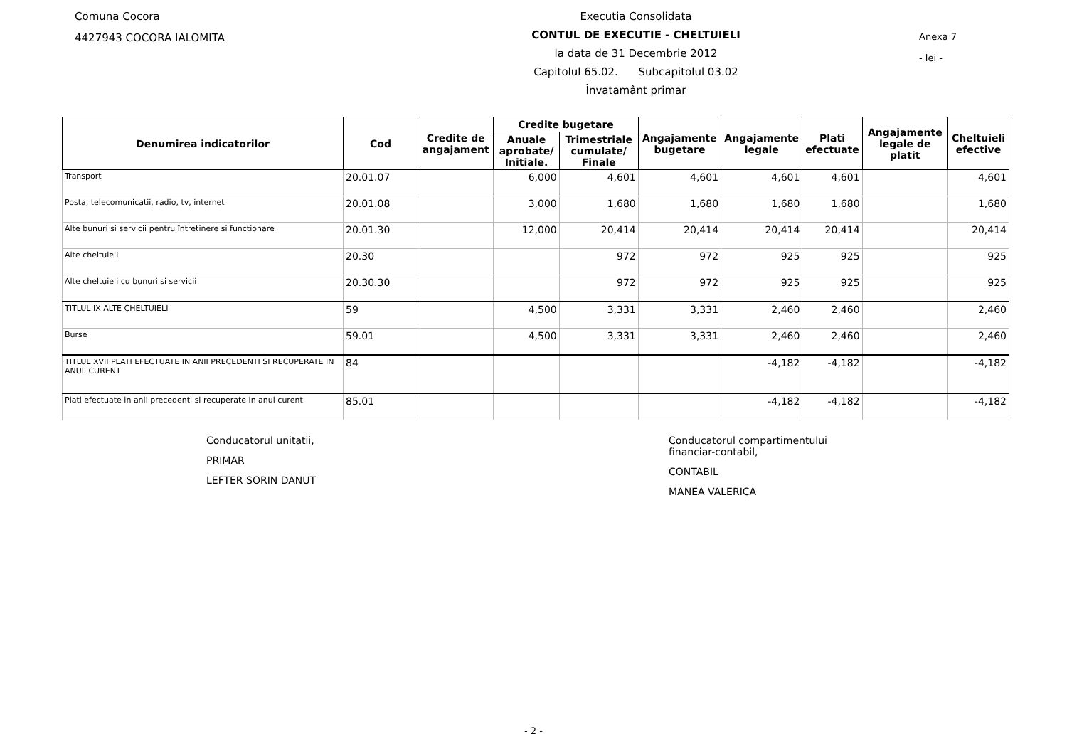Comuna Cocora
4427943 COCORA IALOMITA
Executia Consolidata
CONTUL DE EXECUTIE - CHELTUIELI
la data de 31 Decembrie 2012
Capitolul 65.02. Subcapitolul 03.02
Învatamânt primar
Anexa 7
- lei -
| Denumirea indicatorilor | Cod | Credite de angajament | Credite bugetare | | Angajamente bugetare | Angajamente legale | Plati efectuate | Angajamente legale de platit | Cheltuieli efective |
| --- | --- | --- | --- | --- | --- | --- | --- | --- | --- |
| | | | Anuale aprobate/ Initiale. | Trimestriale cumulate/ Finale | | | | | |
| Transport | 20.01.07 | | 6,000 | 4,601 | 4,601 | 4,601 | 4,601 | | 4,601 |
| Posta, telecomunicatii, radio, tv, internet | 20.01.08 | | 3,000 | 1,680 | 1,680 | 1,680 | 1,680 | | 1,680 |
| Alte bunuri si servicii pentru întretinere si functionare | 20.01.30 | | 12,000 | 20,414 | 20,414 | 20,414 | 20,414 | | 20,414 |
| Alte cheltuieli | 20.30 | | | 972 | 972 | 925 | 925 | | 925 |
| Alte cheltuieli cu bunuri si servicii | 20.30.30 | | | 972 | 972 | 925 | 925 | | 925 |
| TITLUL IX ALTE CHELTUIELI | 59 | | 4,500 | 3,331 | 3,331 | 2,460 | 2,460 | | 2,460 |
| Burse | 59.01 | | 4,500 | 3,331 | 3,331 | 2,460 | 2,460 | | 2,460 |
| TITLUL XVII PLATI EFECTUATE IN ANII PRECEDENTI SI RECUPERATE IN ANUL CURENT | 84 | | | | | -4,182 | -4,182 | | -4,182 |
| Plati efectuate in anii precedenti si recuperate in anul curent | 85.01 | | | | | -4,182 | -4,182 | | -4,182 |
Conducatorul unitatii,
PRIMAR
LEFTER SORIN DANUT
Conducatorul compartimentului
financiar-contabil,
CONTABIL
MANEA VALERICA
- 2 -